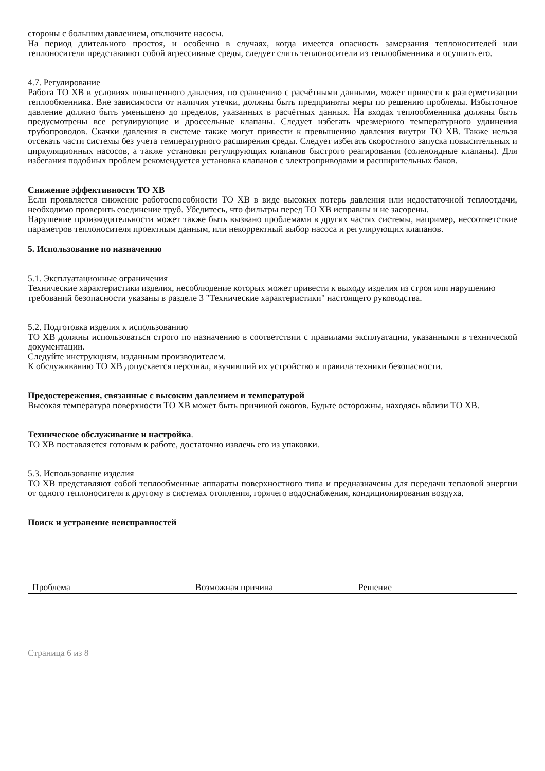стороны с большим давлением, отключите насосы.
На период длительного простоя, и особенно в случаях, когда имеется опасность замерзания теплоносителей или теплоносители представляют собой агрессивные среды, следует слить теплоносители из теплообменника и осушить его.
4.7. Регулирование
Работа ТО ХВ в условиях повышенного давления, по сравнению с расчётными данными, может привести к разгерметизации теплообменника. Вне зависимости от наличия утечки, должны быть предприняты меры по решению проблемы. Избыточное давление должно быть уменьшено до пределов, указанных в расчётных данных. На входах теплообменника должны быть предусмотрены все регулирующие и дроссельные клапаны. Следует избегать чрезмерного температурного удлинения трубопроводов. Скачки давления в системе также могут привести к превышению давления внутри ТО ХВ. Также нельзя отсекать части системы без учета температурного расширения среды. Следует избегать скоростного запуска повысительных и циркуляционных насосов, а также установки регулирующих клапанов быстрого реагирования (соленоидные клапаны). Для избегания подобных проблем рекомендуется установка клапанов с электроприводами и расширительных баков.
Снижение эффективности ТО ХВ
Если проявляется снижение работоспособности ТО ХВ в виде высоких потерь давления или недостаточной теплоотдачи, необходимо проверить соединение труб. Убедитесь, что фильтры перед ТО ХВ исправны и не засорены.
Нарушение производительности может также быть вызвано проблемами в других частях системы, например, несоответствие параметров теплоносителя проектным данным, или некорректный выбор насоса и регулирующих клапанов.
5. Использование по назначению
5.1. Эксплуатационные ограничения
Технические характеристики изделия, несоблюдение которых может привести к выходу изделия из строя или нарушению требований безопасности указаны в разделе 3 "Технические характеристики" настоящего руководства.
5.2. Подготовка изделия к использованию
ТО ХВ должны использоваться строго по назначению в соответствии с правилами эксплуатации, указанными в технической документации.
Следуйте инструкциям, изданным производителем.
К обслуживанию ТО ХВ допускается персонал, изучивший их устройство и правила техники безопасности.
Предостережения, связанные с высоким давлением и температурой
Высокая температура поверхности ТО ХВ может быть причиной ожогов. Будьте осторожны, находясь вблизи ТО ХВ.
Техническое обслуживание и настройка.
ТО ХВ поставляется готовым к работе, достаточно извлечь его из упаковки.
5.3. Использование изделия
ТО ХВ представляют собой теплообменные аппараты поверхностного типа и предназначены для передачи тепловой энергии от одного теплоносителя к другому в системах отопления, горячего водоснабжения, кондиционирования воздуха.
Поиск и устранение неисправностей
| Проблема | Возможная причина | Решение |
Страница 6 из 8